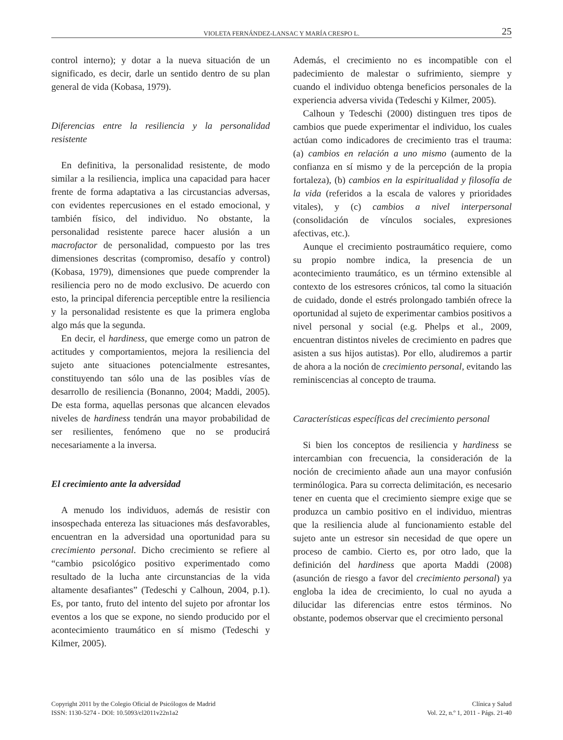VIOLETA FERNÁNDEZ-LANSAC Y MARÍA CRESPO L. 25
control interno); y dotar a la nueva situación de un significado, es decir, darle un sentido dentro de su plan general de vida (Kobasa, 1979).
Diferencias entre la resiliencia y la personalidad resistente
En definitiva, la personalidad resistente, de modo similar a la resiliencia, implica una capacidad para hacer frente de forma adaptativa a las circustancias adversas, con evidentes repercusiones en el estado emocional, y también físico, del individuo. No obstante, la personalidad resistente parece hacer alusión a un macrofactor de personalidad, compuesto por las tres dimensiones descritas (compromiso, desafío y control) (Kobasa, 1979), dimensiones que puede comprender la resiliencia pero no de modo exclusivo. De acuerdo con esto, la principal diferencia perceptible entre la resiliencia y la personalidad resistente es que la primera engloba algo más que la segunda.
En decir, el hardiness, que emerge como un patron de actitudes y comportamientos, mejora la resiliencia del sujeto ante situaciones potencialmente estresantes, constituyendo tan sólo una de las posibles vías de desarrollo de resiliencia (Bonanno, 2004; Maddi, 2005). De esta forma, aquellas personas que alcancen elevados niveles de hardiness tendrán una mayor probabilidad de ser resilientes, fenómeno que no se producirá necesariamente a la inversa.
El crecimiento ante la adversidad
A menudo los individuos, además de resistir con insospechada entereza las situaciones más desfavorables, encuentran en la adversidad una oportunidad para su crecimiento personal. Dicho crecimiento se refiere al “cambio psicológico positivo experimentado como resultado de la lucha ante circunstancias de la vida altamente desafiantes” (Tedeschi y Calhoun, 2004, p.1). Es, por tanto, fruto del intento del sujeto por afrontar los eventos a los que se expone, no siendo producido por el acontecimiento traumático en sí mismo (Tedeschi y Kilmer, 2005).
Además, el crecimiento no es incompatible con el padecimiento de malestar o sufrimiento, siempre y cuando el individuo obtenga beneficios personales de la experiencia adversa vivida (Tedeschi y Kilmer, 2005).
Calhoun y Tedeschi (2000) distinguen tres tipos de cambios que puede experimentar el individuo, los cuales actúan como indicadores de crecimiento tras el trauma: (a) cambios en relación a uno mismo (aumento de la confianza en sí mismo y de la percepción de la propia fortaleza), (b) cambios en la espiritualidad y filosofía de la vida (referidos a la escala de valores y prioridades vitales), y (c) cambios a nivel interpersonal (consolidación de vínculos sociales, expresiones afectivas, etc.).
Aunque el crecimiento postraumático requiere, como su propio nombre indica, la presencia de un acontecimiento traumático, es un término extensible al contexto de los estresores crónicos, tal como la situación de cuidado, donde el estrés prolongado también ofrece la oportunidad al sujeto de experimentar cambios positivos a nivel personal y social (e.g. Phelps et al., 2009, encuentran distintos niveles de crecimiento en padres que asisten a sus hijos autistas). Por ello, aludiremos a partir de ahora a la noción de crecimiento personal, evitando las reminiscencias al concepto de trauma.
Características específicas del crecimiento personal
Si bien los conceptos de resiliencia y hardiness se intercambian con frecuencia, la consideración de la noción de crecimiento añade aun una mayor confusión terminólogica. Para su correcta delimitación, es necesario tener en cuenta que el crecimiento siempre exige que se produzca un cambio positivo en el individuo, mientras que la resiliencia alude al funcionamiento estable del sujeto ante un estresor sin necesidad de que opere un proceso de cambio. Cierto es, por otro lado, que la definición del hardiness que aporta Maddi (2008) (asunción de riesgo a favor del crecimiento personal) ya engloba la idea de crecimiento, lo cual no ayuda a dilucidar las diferencias entre estos términos. No obstante, podemos observar que el crecimiento personal
Copyright 2011 by the Colegio Oficial de Psicólogos de Madrid
ISSN: 1130-5274 - DOI: 10.5093/cl2011v22n1a2
Clínica y Salud
Vol. 22, n.º 1, 2011 - Págs. 21-40